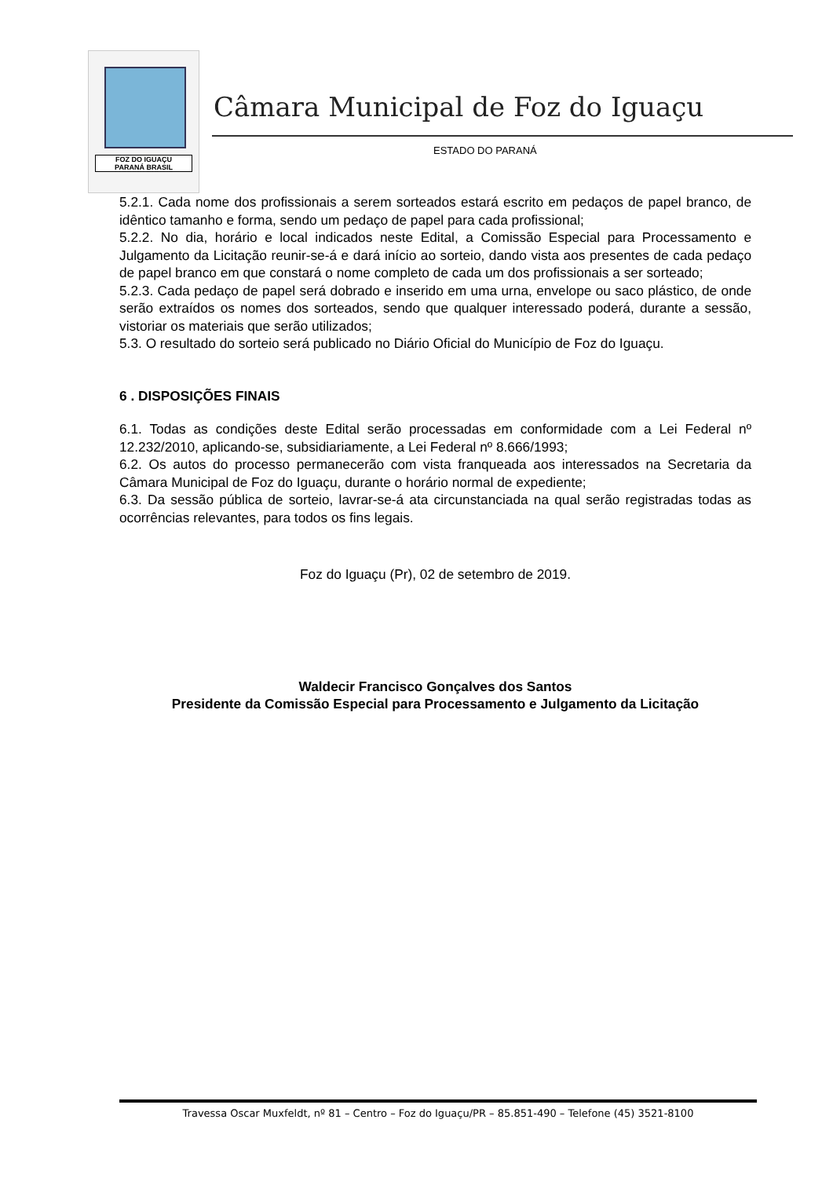FOZ DO IGUAÇU
PARANÁ BRASIL
Câmara Municipal de Foz do Iguaçu
ESTADO DO PARANÁ
5.2.1. Cada nome dos profissionais a serem sorteados estará escrito em pedaços de papel branco, de idêntico tamanho e forma, sendo um pedaço de papel para cada profissional;
5.2.2. No dia, horário e local indicados neste Edital, a Comissão Especial para Processamento e Julgamento da Licitação reunir-se-á e dará início ao sorteio, dando vista aos presentes de cada pedaço de papel branco em que constará o nome completo de cada um dos profissionais a ser sorteado;
5.2.3. Cada pedaço de papel será dobrado e inserido em uma urna, envelope ou saco plástico, de onde serão extraídos os nomes dos sorteados, sendo que qualquer interessado poderá, durante a sessão, vistoriar os materiais que serão utilizados;
5.3. O resultado do sorteio será publicado no Diário Oficial do Município de Foz do Iguaçu.
6 . DISPOSIÇÕES FINAIS
6.1. Todas as condições deste Edital serão processadas em conformidade com a Lei Federal nº 12.232/2010, aplicando-se, subsidiariamente, a Lei Federal nº 8.666/1993;
6.2. Os autos do processo permanecerão com vista franqueada aos interessados na Secretaria da Câmara Municipal de Foz do Iguaçu, durante o horário normal de expediente;
6.3. Da sessão pública de sorteio, lavrar-se-á ata circunstanciada na qual serão registradas todas as ocorrências relevantes, para todos os fins legais.
Foz do Iguaçu (Pr), 02 de setembro de 2019.
Waldecir Francisco Gonçalves dos Santos
Presidente da Comissão Especial para Processamento e Julgamento da Licitação
Travessa Oscar Muxfeldt, nº 81 – Centro – Foz do Iguaçu/PR – 85.851-490 – Telefone (45) 3521-8100